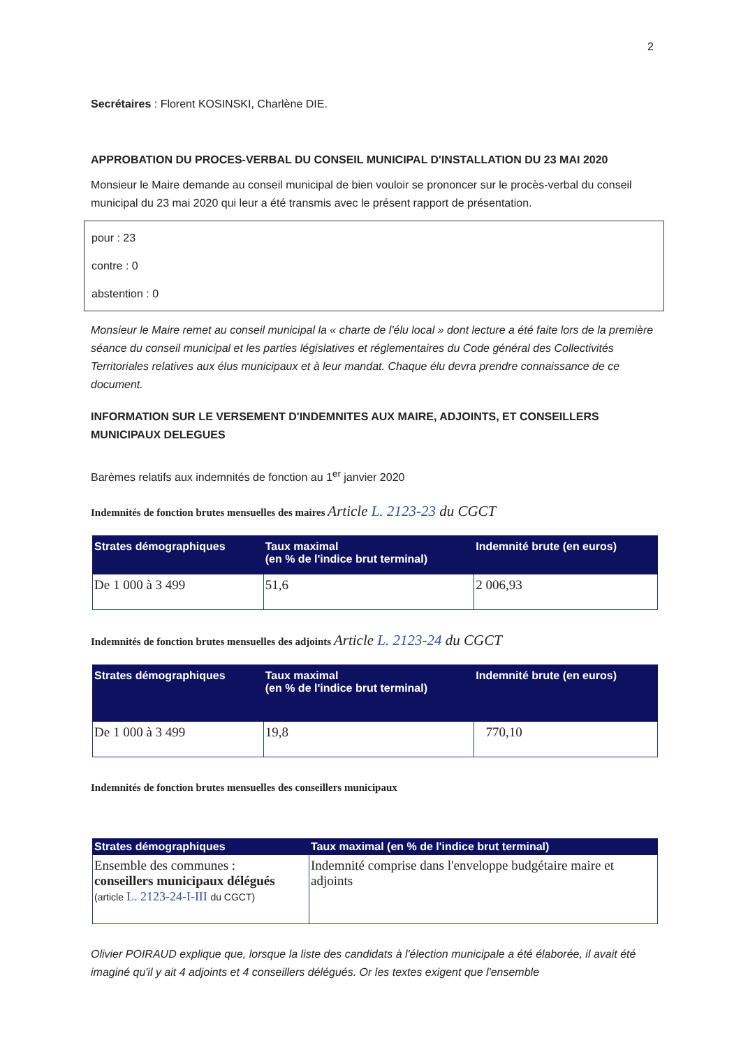2
Secrétaires : Florent KOSINSKI, Charlène DIE.
APPROBATION DU PROCES-VERBAL DU CONSEIL MUNICIPAL D'INSTALLATION DU 23 MAI 2020
Monsieur le Maire demande au conseil municipal de bien vouloir se prononcer sur le procès-verbal du conseil municipal du 23 mai 2020 qui leur a été transmis avec le présent rapport de présentation.
pour : 23
contre : 0
abstention : 0
Monsieur le Maire remet au conseil municipal la « charte de l'élu local » dont lecture a été faite lors de la première séance du conseil municipal et les parties législatives et réglementaires du Code général des Collectivités Territoriales relatives aux élus municipaux et à leur mandat. Chaque élu devra prendre connaissance de ce document.
INFORMATION SUR LE VERSEMENT D'INDEMNITES AUX MAIRE, ADJOINTS, ET CONSEILLERS MUNICIPAUX DELEGUES
Barèmes relatifs aux indemnités de fonction au 1<sup>er</sup> janvier 2020
Indemnités de fonction brutes mensuelles des maires Article L. 2123-23 du CGCT
| Strates démographiques | Taux maximal (en % de l'indice brut terminal) | Indemnité brute (en euros) |
| --- | --- | --- |
| De 1 000 à 3 499 | 51,6 | 2 006,93 |
Indemnités de fonction brutes mensuelles des adjoints Article L. 2123-24 du CGCT
| Strates démographiques | Taux maximal (en % de l'indice brut terminal) | Indemnité brute (en euros) |
| --- | --- | --- |
| De 1 000 à 3 499 | 19,8 | 770,10 |
Indemnités de fonction brutes mensuelles des conseillers municipaux
| Strates démographiques | Taux maximal (en % de l'indice brut terminal) |
| --- | --- |
| Ensemble des communes : conseillers municipaux délégués (article L. 2123-24-I-III du CGCT) | Indemnité comprise dans l'enveloppe budgétaire maire et adjoints |
Olivier POIRAUD explique que, lorsque la liste des candidats à l'élection municipale a été élaborée, il avait été imaginé qu'il y ait 4 adjoints et 4 conseillers délégués. Or les textes exigent que l'ensemble